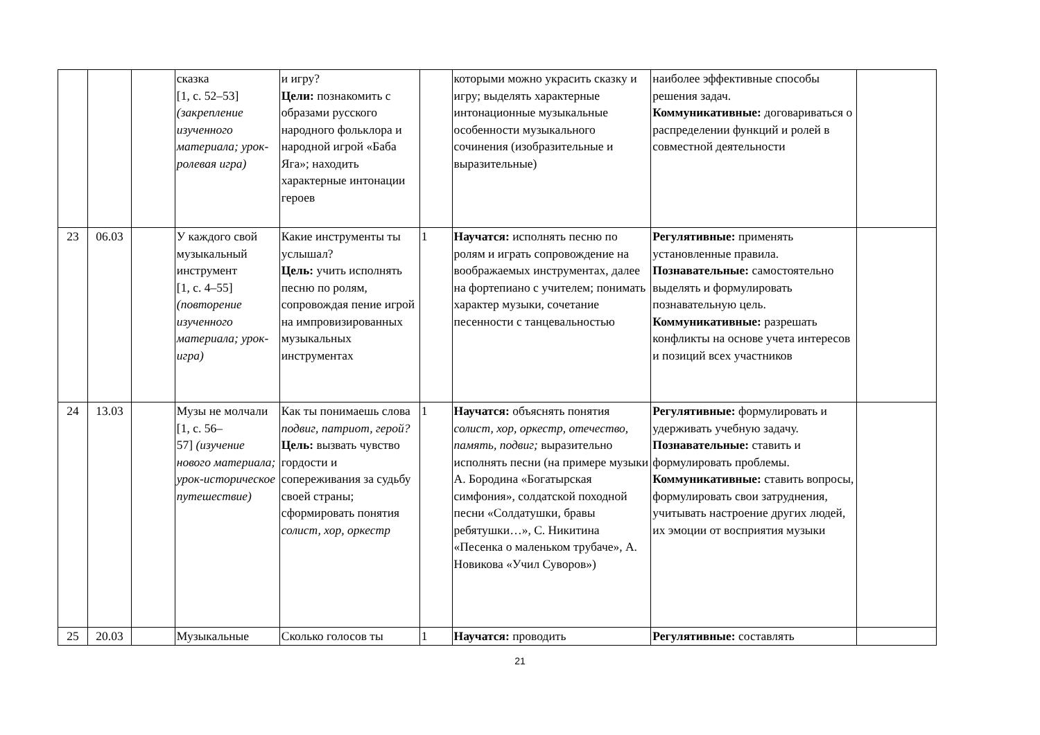| | | | сказка [1, с. 52–53] (закрепление изученного материала; урок-ролевая игра) | и игру? Цели: познакомить с образами русского народного фольклора и народной игрой «Баба Яга»; находить характерные интонации героев | | которыми можно украсить сказку и игру; выделять характерные интонационные музыкальные особенности музыкального сочинения (изобразительные и выразительные) | наиболее эффективные способы решения задач. Коммуникативные: договариваться о распределении функций и ролей в совместной деятельности | |
| 23 | 06.03 | | У каждого свой музыкальный инструмент [1, с. 4–55] (повторение изученного материала; урок-игра) | Какие инструменты ты услышал? Цель: учить исполнять песню по ролям, сопровождая пение игрой на импровизированных музыкальных инструментах | 1 | Научатся: исполнять песню по ролям и играть сопровождение на воображаемых инструментах, далее на фортепиано с учителем; понимать характер музыки, сочетание песенности с танцевальностью | Регулятивные: применять установленные правила. Познавательные: самостоятельно выделять и формулировать познавательную цель. Коммуникативные: разрешать конфликты на основе учета интересов и позиций всех участников | |
| 24 | 13.03 | | Музы не молчали [1, с. 56– 57] (изучение нового материала; урок-историческое путешествие) | Как ты понимаешь слова подвиг, патриот, герой? Цель: вызвать чувство гордости и сопереживания за судьбу своей страны; сформировать понятия солист, хор, оркестр | 1 | Научатся: объяснять понятия солист, хор, оркестр, отечество, память, подвиг; выразительно исполнять песни (на примере музыки А. Бородина «Богатырская симфония», солдатской походной песни «Солдатушки, бравы ребятушки…», С. Никитина «Песенка о маленьком трубаче», А. Новикова «Учил Суворов») | Регулятивные: формулировать и удерживать учебную задачу. Познавательные: ставить и формулировать проблемы. Коммуникативные: ставить вопросы, формулировать свои затруднения, учитывать настроение других людей, их эмоции от восприятия музыки | |
| 25 | 20.03 | | Музыкальные | Сколько голосов ты | 1 | Научатся: проводить | Регулятивные: составлять | |
21